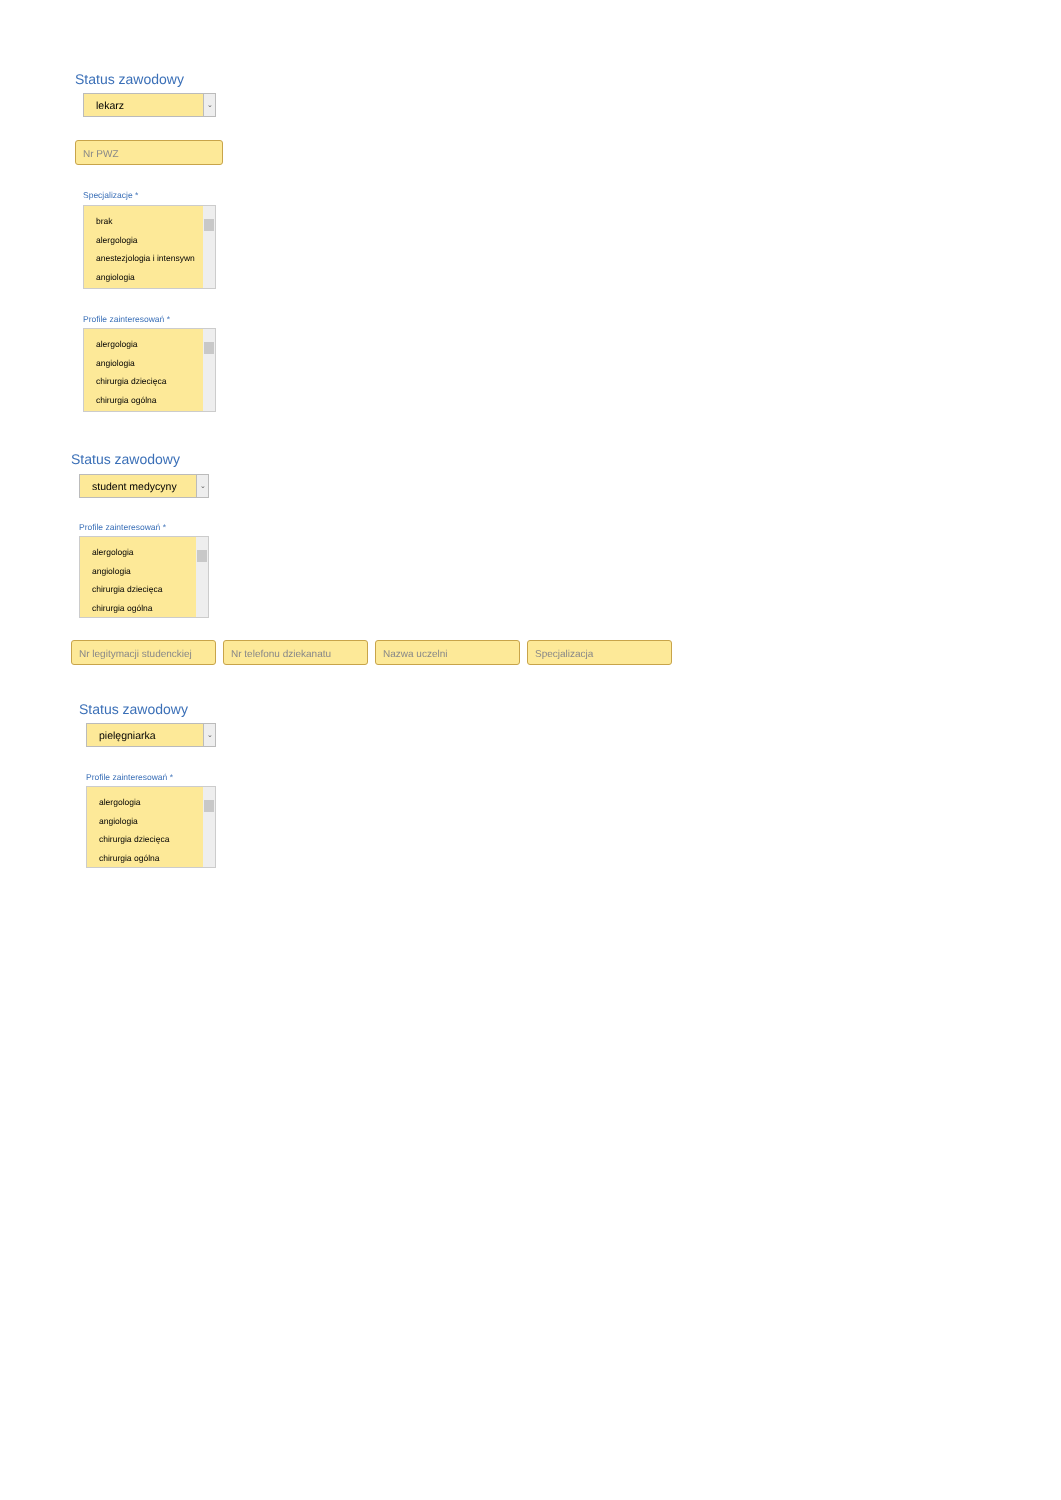Status zawodowy
lekarz ⌄
Nr PWZ
Specjalizacje *
brak
alergologia
anestezjologia i intensywn
angiologia
Profile zainteresowań *
alergologia
angiologia
chirurgia dziecięca
chirurgia ogólna
Status zawodowy
student medycyny ⌄
Profile zainteresowań *
alergologia
angiologia
chirurgia dziecięca
chirurgia ogólna
Nr legitymacji studenckiej
Nr telefonu dziekanatu Nazwa uczelni Specjalizacja
Status zawodowy
pielęgniarka ⌄
Profile zainteresowań *
alergologia
angiologia
chirurgia dziecięca
chirurgia ogólna